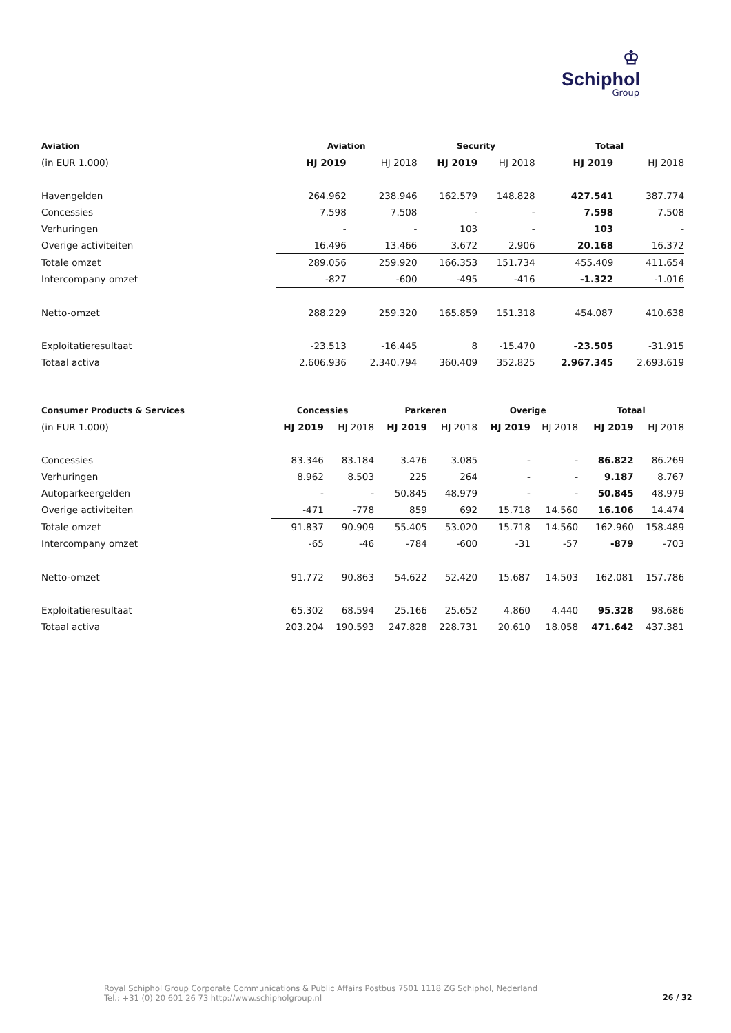♔
Schiphol
Group
| Aviation | Aviation | | Security | | Totaal | |
| --- | --- | --- | --- | --- | --- | --- |
| (in EUR 1.000) | HJ 2019 | HJ 2018 | HJ 2019 | HJ 2018 | HJ 2019 | HJ 2018 |
| Havengelden | 264.962 | 238.946 | 162.579 | 148.828 | 427.541 | 387.774 |
| Concessies | 7.598 | 7.508 | - | - | 7.598 | 7.508 |
| Verhuringen | - | - | 103 | - | 103 | - |
| Overige activiteiten | 16.496 | 13.466 | 3.672 | 2.906 | 20.168 | 16.372 |
| Totale omzet | 289.056 | 259.920 | 166.353 | 151.734 | 455.409 | 411.654 |
| Intercompany omzet | -827 | -600 | -495 | -416 | -1.322 | -1.016 |
| Netto-omzet | 288.229 | 259.320 | 165.859 | 151.318 | 454.087 | 410.638 |
| Exploitatieresultaat | -23.513 | -16.445 | 8 | -15.470 | -23.505 | -31.915 |
| Totaal activa | 2.606.936 | 2.340.794 | 360.409 | 352.825 | 2.967.345 | 2.693.619 |
| Consumer Products & Services | Concessies | | Parkeren | | Overige | | Totaal | |
| --- | --- | --- | --- | --- | --- | --- | --- | --- |
| (in EUR 1.000) | HJ 2019 | HJ 2018 | HJ 2019 | HJ 2018 | HJ 2019 | HJ 2018 | HJ 2019 | HJ 2018 |
| Concessies | 83.346 | 83.184 | 3.476 | 3.085 | - | - | 86.822 | 86.269 |
| Verhuringen | 8.962 | 8.503 | 225 | 264 | - | - | 9.187 | 8.767 |
| Autoparkeergelden | - | - | 50.845 | 48.979 | - | - | 50.845 | 48.979 |
| Overige activiteiten | -471 | -778 | 859 | 692 | 15.718 | 14.560 | 16.106 | 14.474 |
| Totale omzet | 91.837 | 90.909 | 55.405 | 53.020 | 15.718 | 14.560 | 162.960 | 158.489 |
| Intercompany omzet | -65 | -46 | -784 | -600 | -31 | -57 | -879 | -703 |
| Netto-omzet | 91.772 | 90.863 | 54.622 | 52.420 | 15.687 | 14.503 | 162.081 | 157.786 |
| Exploitatieresultaat | 65.302 | 68.594 | 25.166 | 25.652 | 4.860 | 4.440 | 95.328 | 98.686 |
| Totaal activa | 203.204 | 190.593 | 247.828 | 228.731 | 20.610 | 18.058 | 471.642 | 437.381 |
Royal Schiphol Group Corporate Communications & Public Affairs Postbus 7501 1118 ZG Schiphol, Nederland
Tel.: +31 (0) 20 601 26 73 http://www.schipholgroup.nl
26 / 32